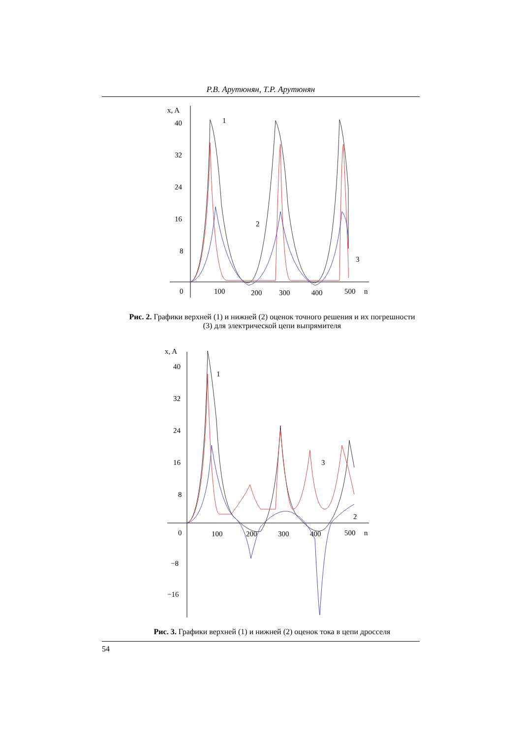Р.В. Арутюнян, Т.Р. Арутюнян
x, A
40
32
24
16
8
0
100
200
300
400
500
n
1
2
3
Рис. 2. Графики верхней (1) и нижней (2) оценок точного решения и их погрешности (3) для электрической цепи выпрямителя
x, A
40
32
24
16
8
0
100
200
300
400
500
n
−8
−16
1
3
2
Рис. 3. Графики верхней (1) и нижней (2) оценок тока в цепи дросселя
54